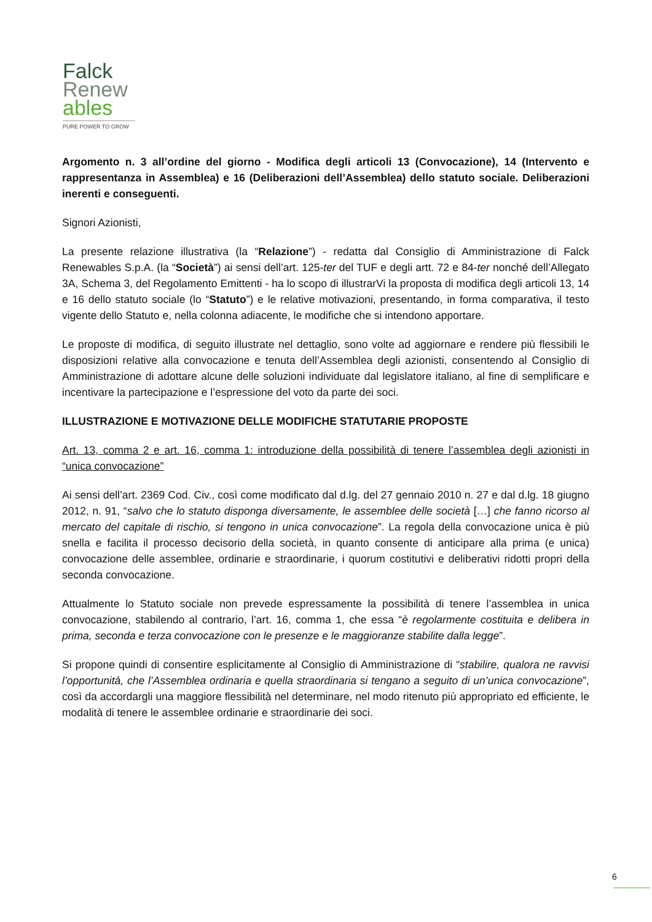Falck
Renew
ables
PURE POWER TO GROW
Argomento n. 3 all’ordine del giorno - Modifica degli articoli 13 (Convocazione), 14 (Intervento e rappresentanza in Assemblea) e 16 (Deliberazioni dell’Assemblea) dello statuto sociale. Deliberazioni inerenti e conseguenti.
Signori Azionisti,
La presente relazione illustrativa (la “Relazione”) - redatta dal Consiglio di Amministrazione di Falck Renewables S.p.A. (la “Società”) ai sensi dell’art. 125-ter del TUF e degli artt. 72 e 84-ter nonché dell’Allegato 3A, Schema 3, del Regolamento Emittenti - ha lo scopo di illustrarVi la proposta di modifica degli articoli 13, 14 e 16 dello statuto sociale (lo “Statuto”) e le relative motivazioni, presentando, in forma comparativa, il testo vigente dello Statuto e, nella colonna adiacente, le modifiche che si intendono apportare.
Le proposte di modifica, di seguito illustrate nel dettaglio, sono volte ad aggiornare e rendere più flessibili le disposizioni relative alla convocazione e tenuta dell’Assemblea degli azionisti, consentendo al Consiglio di Amministrazione di adottare alcune delle soluzioni individuate dal legislatore italiano, al fine di semplificare e incentivare la partecipazione e l’espressione del voto da parte dei soci.
ILLUSTRAZIONE E MOTIVAZIONE DELLE MODIFICHE STATUTARIE PROPOSTE
Art. 13, comma 2 e art. 16, comma 1: introduzione della possibilità di tenere l’assemblea degli azionisti in “unica convocazione”
Ai sensi dell’art. 2369 Cod. Civ., così come modificato dal d.lg. del 27 gennaio 2010 n. 27 e dal d.lg. 18 giugno 2012, n. 91, “salvo che lo statuto disponga diversamente, le assemblee delle società […] che fanno ricorso al mercato del capitale di rischio, si tengono in unica convocazione”. La regola della convocazione unica è più snella e facilita il processo decisorio della società, in quanto consente di anticipare alla prima (e unica) convocazione delle assemblee, ordinarie e straordinarie, i quorum costitutivi e deliberativi ridotti propri della seconda convocazione.
Attualmente lo Statuto sociale non prevede espressamente la possibilità di tenere l’assemblea in unica convocazione, stabilendo al contrario, l’art. 16, comma 1, che essa “è regolarmente costituita e delibera in prima, seconda e terza convocazione con le presenze e le maggioranze stabilite dalla legge”.
Si propone quindi di consentire esplicitamente al Consiglio di Amministrazione di “stabilire, qualora ne ravvisi l’opportunità, che l’Assemblea ordinaria e quella straordinaria si tengano a seguito di un’unica convocazione”, così da accordargli una maggiore flessibilità nel determinare, nel modo ritenuto più appropriato ed efficiente, le modalità di tenere le assemblee ordinarie e straordinarie dei soci.
6